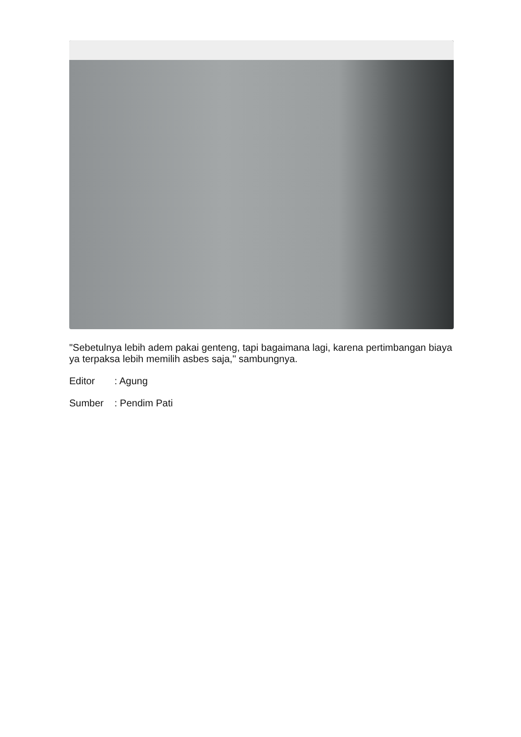"Sebetulnya lebih adem pakai genteng, tapi bagaimana lagi, karena pertimbangan biaya ya terpaksa lebih memilih asbes saja," sambungnya.
Editor : Agung
Sumber : Pendim Pati